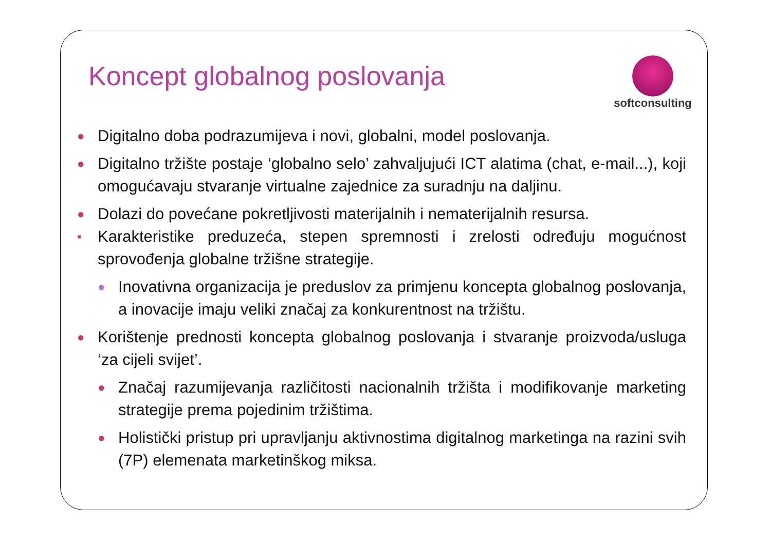Koncept globalnog poslovanja
softconsulting
● Digitalno doba podrazumijeva i novi, globalni, model poslovanja.
● Digitalno tržište postaje ‘globalno selo’ zahvaljujući ICT alatima (chat, e-mail...), koji omogućavaju stvaranje virtualne zajednice za suradnju na daljinu.
● Dolazi do povećane pokretljivosti materijalnih i nematerijalnih resursa.
▪ Karakteristike preduzeća, stepen spremnosti i zrelosti određuju mogućnost sprovođenja globalne tržišne strategije.
● Inovativna organizacija je preduslov za primjenu koncepta globalnog poslovanja, a inovacije imaju veliki značaj za konkurentnost na tržištu.
● Korištenje prednosti koncepta globalnog poslovanja i stvaranje proizvoda/usluga ‘za cijeli svijet’.
● Značaj razumijevanja različitosti nacionalnih tržišta i modifikovanje marketing strategije prema pojedinim tržištima.
● Holistički pristup pri upravljanju aktivnostima digitalnog marketinga na razini svih (7P) elemenata marketinškog miksa.